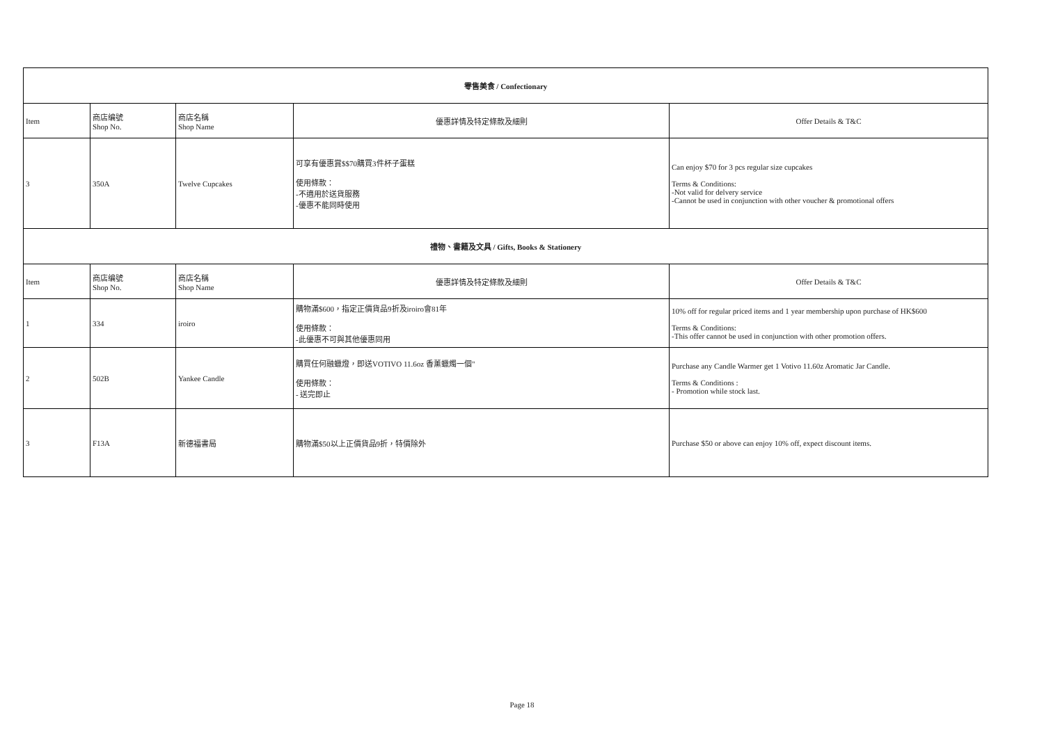| 零售美食 / Confectionary | | | | |
| --- | --- | --- | --- | --- |
| Item | 商店编號 Shop No. | 商店名稱 Shop Name | 優惠詳情及特定條款及細則 | Offer Details & T&C |
| 3 | 350A | Twelve Cupcakes | 可享有優惠賞$$70購買3件杯子蛋糕 使用條款： -不適用於送貨服務 -優惠不能同時使用 | Can enjoy $70 for 3 pcs regular size cupcakes Terms & Conditions: -Not valid for delvery service -Cannot be used in conjunction with other voucher & promotional offers |
| 禮物、書籍及文具 / Gifts, Books & Stationery | | | | |
| Item | 商店编號 Shop No. | 商店名稱 Shop Name | 優惠詳情及特定條款及細則 | Offer Details & T&C |
| 1 | 334 | iroiro | 購物滿$600，指定正價貨品9折及iroiro會81年 使用條款： -此優惠不可與其他優惠同用 | 10% off for regular priced items and 1 year membership upon purchase of HK$600 Terms & Conditions: -This offer cannot be used in conjunction with other promotion offers. |
| 2 | 502B | Yankee Candle | 購買任何融蠟燈，即送VOTIVO 11.6oz 香薰蠟燭一個" 使用條款： - 送完即止 | Purchase any Candle Warmer get 1 Votivo 11.60z Aromatic Jar Candle. Terms & Conditions : - Promotion while stock last. |
| 3 | F13A | 新德福書局 | 購物滿$50以上正價貨品9折，特價除外 | Purchase $50 or above can enjoy 10% off, expect discount items. |
Page 18